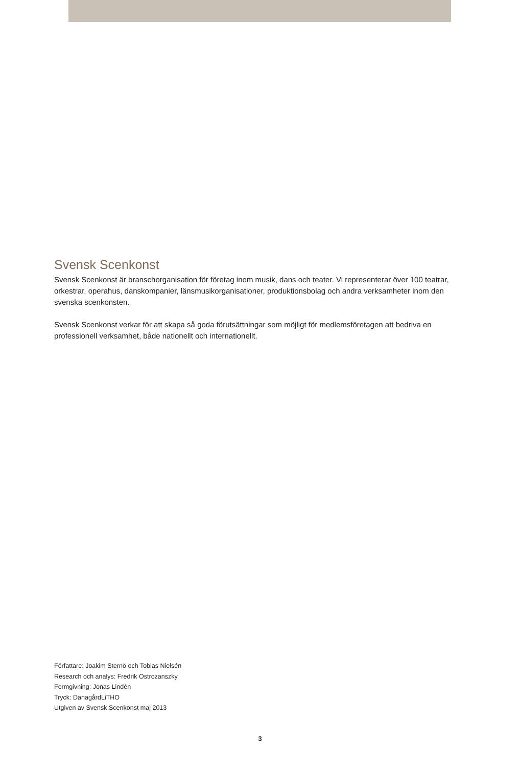Svensk Scenkonst
Svensk Scenkonst är branschorganisation för företag inom musik, dans och teater. Vi representerar över 100 teatrar, orkestrar, operahus, danskompanier, länsmusikorganisationer, produktionsbolag och andra verksamheter inom den svenska scenkonsten.
Svensk Scenkonst verkar för att skapa så goda förutsättningar som möjligt för medlemsföretagen att bedriva en professionell verksamhet, både nationellt och internationellt.
Författare: Joakim Sternö och Tobias Nielsén
Research och analys: Fredrik Ostrozanszky
Formgivning: Jonas Lindén
Tryck: DanagårdLiTHO
Utgiven av Svensk Scenkonst maj 2013
3